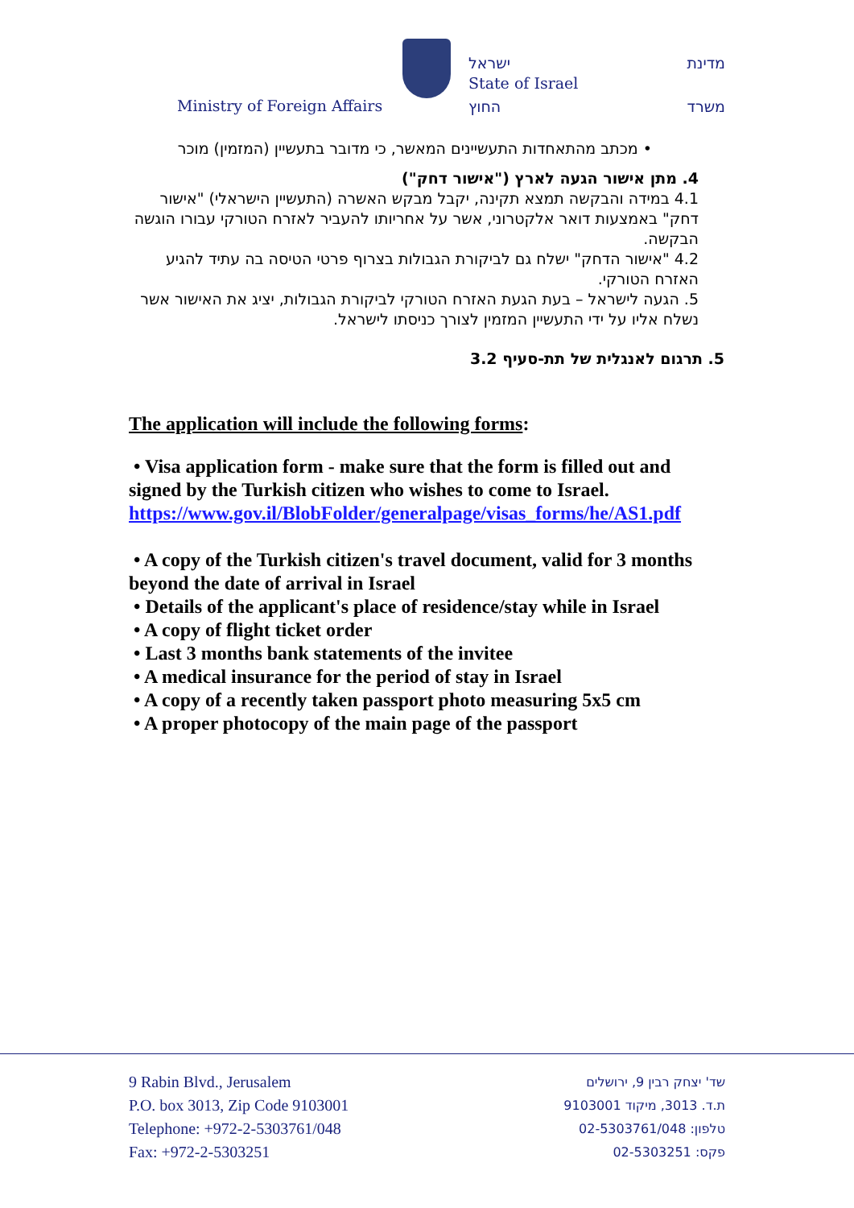מדינת ישראל
State of Israel
Ministry of Foreign Affairs החוץ משרד
• מכתב מהתאחדות התעשיינים המאשר, כי מדובר בתעשיין (המזמין) מוכר
4. מתן אישור הגעה לארץ ("אישור דחק")
4.1 במידה והבקשה תמצא תקינה, יקבל מבקש האשרה (התעשיין הישראלי) "אישור דחק" באמצעות דואר אלקטרוני, אשר על אחריותו להעביר לאזרח הטורקי עבורו הוגשה הבקשה.
4.2 "אישור הדחק" ישלח גם לביקורת הגבולות בצרוף פרטי הטיסה בה עתיד להגיע האזרח הטורקי.
5. הגעה לישראל – בעת הגעת האזרח הטורקי לביקורת הגבולות, יציג את האישור אשר נשלח אליו על ידי התעשיין המזמין לצורך כניסתו לישראל.
5. תרגום לאנגלית של תת-סעיף 3.2
The application will include the following forms:
• Visa application form - make sure that the form is filled out and signed by the Turkish citizen who wishes to come to Israel.
https://www.gov.il/BlobFolder/generalpage/visas_forms/he/AS1.pdf
• A copy of the Turkish citizen's travel document, valid for 3 months beyond the date of arrival in Israel
• Details of the applicant's place of residence/stay while in Israel
• A copy of flight ticket order
• Last 3 months bank statements of the invitee
• A medical insurance for the period of stay in Israel
• A copy of a recently taken passport photo measuring 5x5 cm
• A proper photocopy of the main page of the passport
9 Rabin Blvd., Jerusalem
P.O. box 3013, Zip Code 9103001
Telephone: +972-2-5303761/048
Fax: +972-2-5303251
שד' יצחק רבין 9, ירושלים
ת.ד. 3013, מיקוד 9103001
טלפון: 02-5303761/048
פקס: 02-5303251